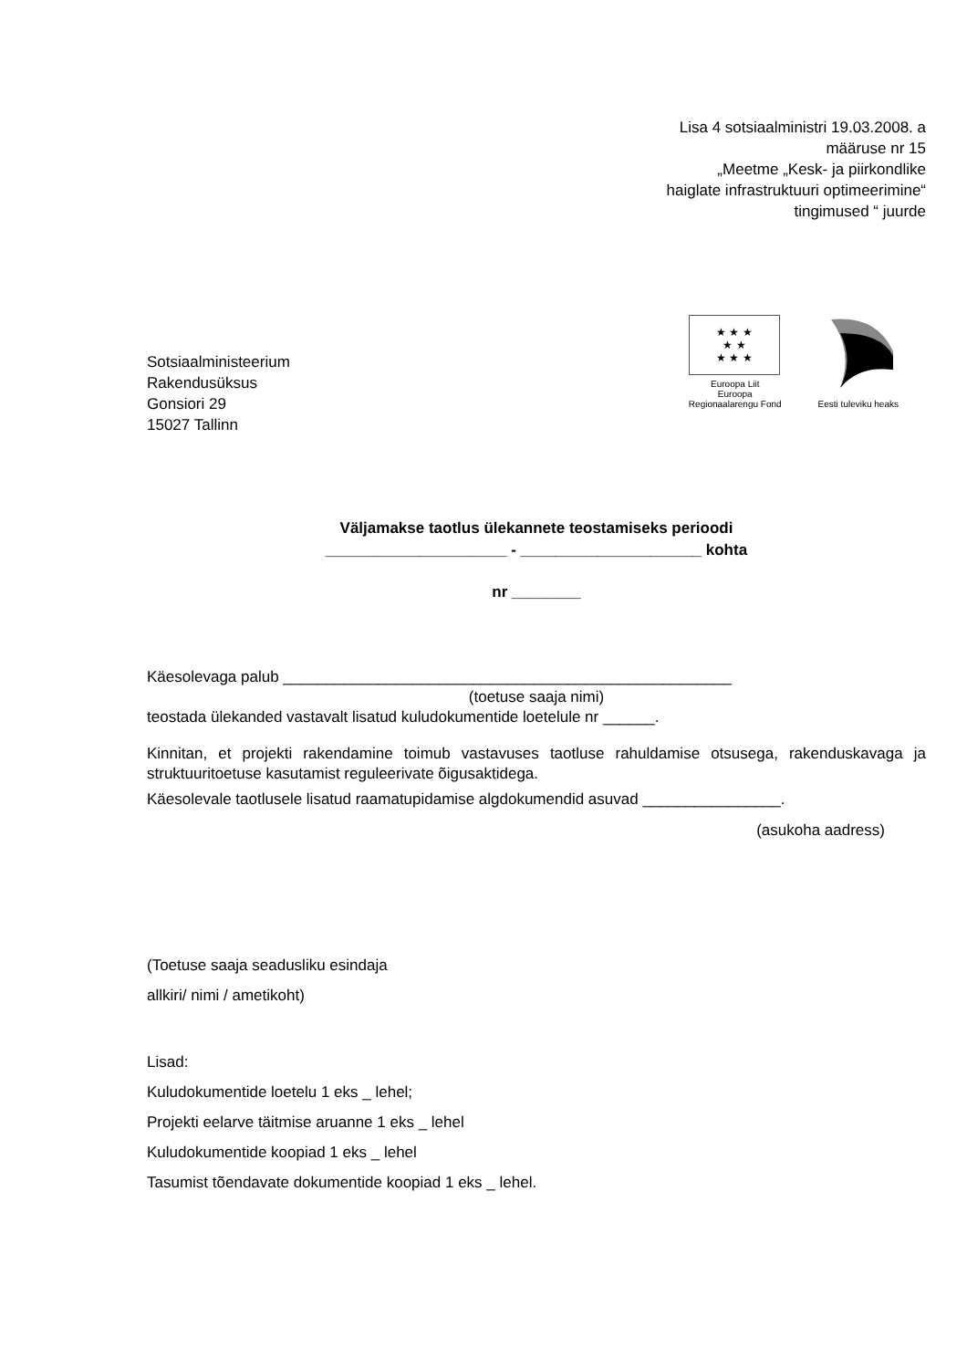Lisa 4 sotsiaalministri 19.03.2008. a
määruse nr 15
„Meetme „Kesk- ja piirkondlike
haiglate infrastruktuuri optimeerimine“
tingimused “ juurde
Sotsiaalministeerium
Rakendusüksus
Gonsiori 29
15027 Tallinn
★ ★ ★
★ ★
★ ★ ★
Euroopa Liit
Euroopa
Regionaalarengu Fond
Eesti tuleviku heaks
Väljamakse taotlus ülekannete teostamiseks perioodi
_____________________ - _____________________ kohta
nr ________
Käesolevaga palub ____________________________________________________
(toetuse saaja nimi)
teostada ülekanded vastavalt lisatud kuludokumentide loetelule nr ______.
Kinnitan, et projekti rakendamine toimub vastavuses taotluse rahuldamise otsusega, rakenduskavaga ja struktuuritoetuse kasutamist reguleerivate õigusaktidega.
Käesolevale taotlusele lisatud raamatupidamise algdokumendid asuvad ________________.
(asukoha aadress)
(Toetuse saaja seadusliku esindaja
allkiri/ nimi / ametikoht)
Lisad:
Kuludokumentide loetelu 1 eks _ lehel;
Projekti eelarve täitmise aruanne 1 eks _ lehel
Kuludokumentide koopiad 1 eks _ lehel
Tasumist tõendavate dokumentide koopiad 1 eks _ lehel.